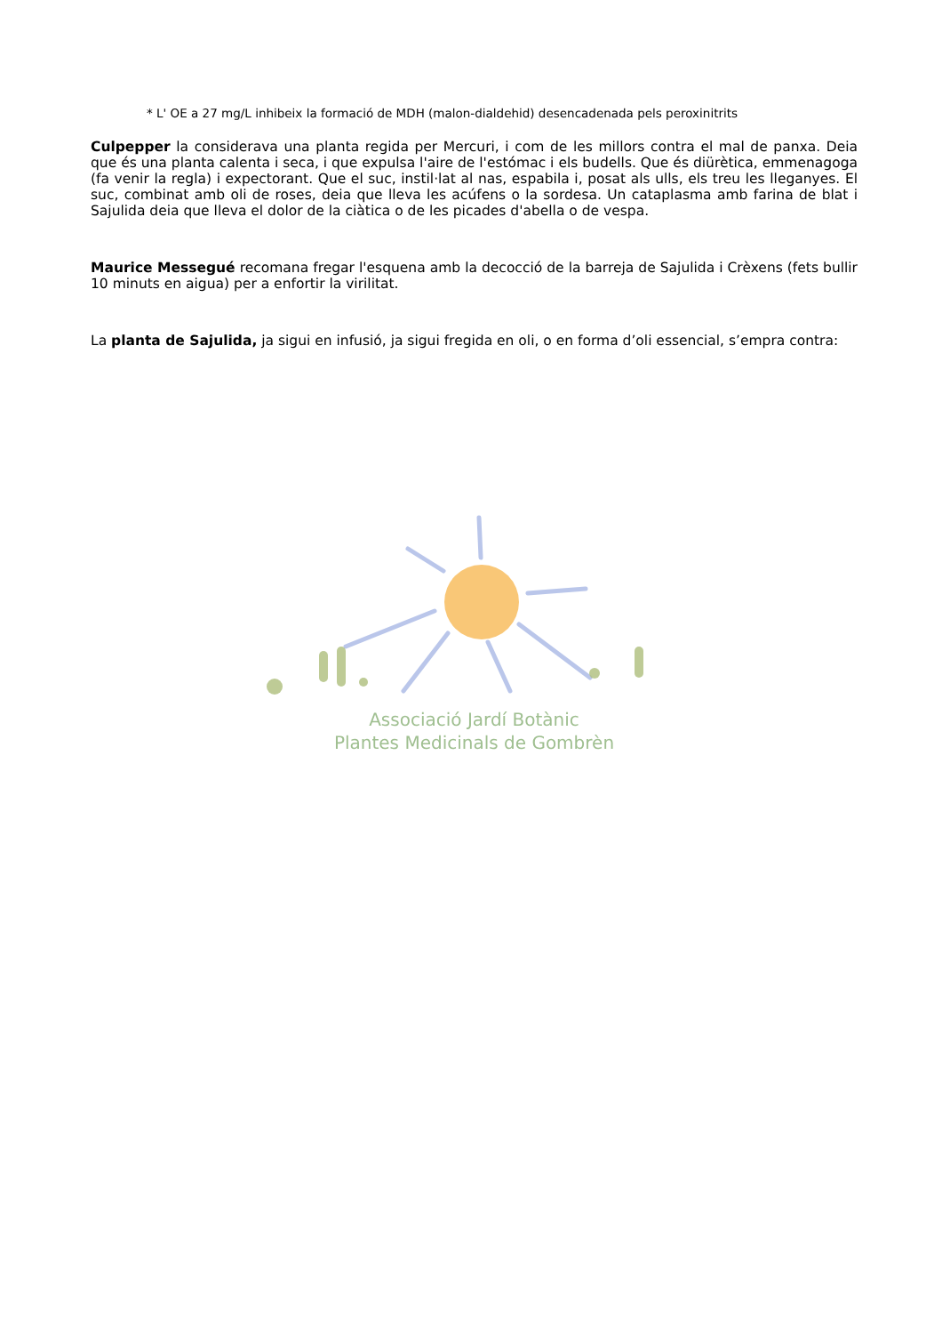* L' OE a 27 mg/L inhibeix la formació de MDH (malon-dialdehid) desencadenada pels peroxinitrits
Culpepper la considerava una planta regida per Mercuri, i com de les millors contra el mal de panxa. Deia que és una planta calenta i seca, i que expulsa l'aire de l'estómac i els budells. Que és diürètica, emmenagoga (fa venir la regla) i expectorant. Que el suc, instil·lat al nas, espabila i, posat als ulls, els treu les lleganyes. El suc, combinat amb oli de roses, deia que lleva les acúfens o la sordesa. Un cataplasma amb farina de blat i Sajulida deia que lleva el dolor de la ciàtica o de les picades d'abella o de vespa.
Maurice Messegué recomana fregar l'esquena amb la decocció de la barreja de Sajulida i Crèxens (fets bullir 10 minuts en aigua) per a enfortir la virilitat.
La planta de Sajulida, ja sigui en infusió, ja sigui fregida en oli, o en forma d’oli essencial, s’empra contra:
Associació Jardí Botànic
Plantes Medicinals de Gombrèn